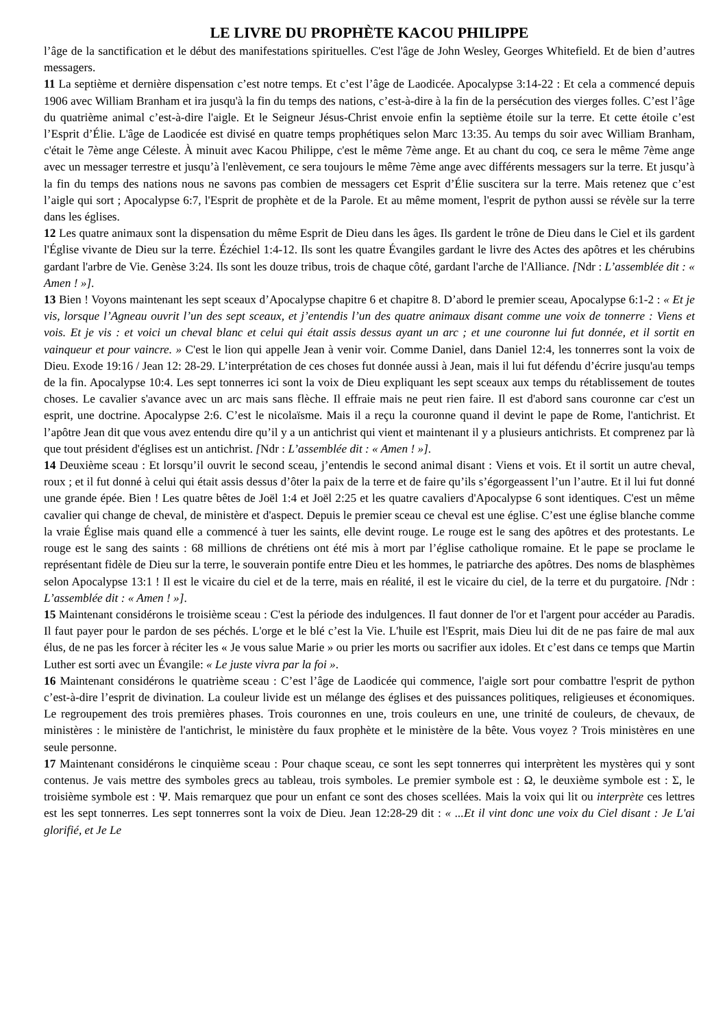LE LIVRE DU PROPHÈTE KACOU PHILIPPE
l’âge de la sanctification et le début des manifestations spirituelles. C'est l'âge de John Wesley, Georges Whitefield. Et de bien d’autres messagers.
11 La septième et dernière dispensation c’est notre temps. Et c’est l’âge de Laodicée. Apocalypse 3:14-22 : Et cela a commencé depuis 1906 avec William Branham et ira jusqu'à la fin du temps des nations, c’est-à-dire à la fin de la persécution des vierges folles. C’est l’âge du quatrième animal c’est-à-dire l'aigle. Et le Seigneur Jésus-Christ envoie enfin la septième étoile sur la terre. Et cette étoile c’est l’Esprit d’Élie. L'âge de Laodicée est divisé en quatre temps prophétiques selon Marc 13:35. Au temps du soir avec William Branham, c'était le 7ème ange Céleste. À minuit avec Kacou Philippe, c'est le même 7ème ange. Et au chant du coq, ce sera le même 7ème ange avec un messager terrestre et jusqu’à l'enlèvement, ce sera toujours le même 7ème ange avec différents messagers sur la terre. Et jusqu’à la fin du temps des nations nous ne savons pas combien de messagers cet Esprit d’Élie suscitera sur la terre. Mais retenez que c’est l’aigle qui sort ; Apocalypse 6:7, l'Esprit de prophète et de la Parole. Et au même moment, l'esprit de python aussi se révèle sur la terre dans les églises.
12 Les quatre animaux sont la dispensation du même Esprit de Dieu dans les âges. Ils gardent le trône de Dieu dans le Ciel et ils gardent l'Église vivante de Dieu sur la terre. Ézéchiel 1:4-12. Ils sont les quatre Évangiles gardant le livre des Actes des apôtres et les chérubins gardant l'arbre de Vie. Genèse 3:24. Ils sont les douze tribus, trois de chaque côté, gardant l'arche de l'Alliance. [Ndr : L’assemblée dit : « Amen ! »].
13 Bien ! Voyons maintenant les sept sceaux d’Apocalypse chapitre 6 et chapitre 8. D’abord le premier sceau, Apocalypse 6:1-2 : « Et je vis, lorsque l’Agneau ouvrit l’un des sept sceaux, et j’entendis l’un des quatre animaux disant comme une voix de tonnerre : Viens et vois. Et je vis : et voici un cheval blanc et celui qui était assis dessus ayant un arc ; et une couronne lui fut donnée, et il sortit en vainqueur et pour vaincre. » C'est le lion qui appelle Jean à venir voir. Comme Daniel, dans Daniel 12:4, les tonnerres sont la voix de Dieu. Exode 19:16 / Jean 12: 28-29. L’interprétation de ces choses fut donnée aussi à Jean, mais il lui fut défendu d’écrire jusqu'au temps de la fin. Apocalypse 10:4. Les sept tonnerres ici sont la voix de Dieu expliquant les sept sceaux aux temps du rétablissement de toutes choses. Le cavalier s'avance avec un arc mais sans flèche. Il effraie mais ne peut rien faire. Il est d'abord sans couronne car c'est un esprit, une doctrine. Apocalypse 2:6. C’est le nicolaïsme. Mais il a reçu la couronne quand il devint le pape de Rome, l'antichrist. Et l’apôtre Jean dit que vous avez entendu dire qu’il y a un antichrist qui vient et maintenant il y a plusieurs antichrists. Et comprenez par là que tout président d'églises est un antichrist. [Ndr : L’assemblée dit : « Amen ! »].
14 Deuxième sceau : Et lorsqu’il ouvrit le second sceau, j’entendis le second animal disant : Viens et vois. Et il sortit un autre cheval, roux ; et il fut donné à celui qui était assis dessus d’ôter la paix de la terre et de faire qu’ils s’égorgeassent l’un l’autre. Et il lui fut donné une grande épée. Bien ! Les quatre bêtes de Joël 1:4 et Joël 2:25 et les quatre cavaliers d'Apocalypse 6 sont identiques. C'est un même cavalier qui change de cheval, de ministère et d'aspect. Depuis le premier sceau ce cheval est une église. C’est une église blanche comme la vraie Église mais quand elle a commencé à tuer les saints, elle devint rouge. Le rouge est le sang des apôtres et des protestants. Le rouge est le sang des saints : 68 millions de chrétiens ont été mis à mort par l’église catholique romaine. Et le pape se proclame le représentant fidèle de Dieu sur la terre, le souverain pontife entre Dieu et les hommes, le patriarche des apôtres. Des noms de blasphèmes selon Apocalypse 13:1 ! Il est le vicaire du ciel et de la terre, mais en réalité, il est le vicaire du ciel, de la terre et du purgatoire. [Ndr : L’assemblée dit : « Amen ! »].
15 Maintenant considérons le troisième sceau : C'est la période des indulgences. Il faut donner de l'or et l'argent pour accéder au Paradis. Il faut payer pour le pardon de ses péchés. L'orge et le blé c’est la Vie. L'huile est l'Esprit, mais Dieu lui dit de ne pas faire de mal aux élus, de ne pas les forcer à réciter les « Je vous salue Marie » ou prier les morts ou sacrifier aux idoles. Et c’est dans ce temps que Martin Luther est sorti avec un Évangile: « Le juste vivra par la foi ».
16 Maintenant considérons le quatrième sceau : C’est l’âge de Laodicée qui commence, l'aigle sort pour combattre l'esprit de python c’est-à-dire l’esprit de divination. La couleur livide est un mélange des églises et des puissances politiques, religieuses et économiques. Le regroupement des trois premières phases. Trois couronnes en une, trois couleurs en une, une trinité de couleurs, de chevaux, de ministères : le ministère de l'antichrist, le ministère du faux prophète et le ministère de la bête. Vous voyez ? Trois ministères en une seule personne.
17 Maintenant considérons le cinquième sceau : Pour chaque sceau, ce sont les sept tonnerres qui interprètent les mystères qui y sont contenus. Je vais mettre des symboles grecs au tableau, trois symboles. Le premier symbole est : Ω, le deuxième symbole est : Σ, le troisième symbole est : Ψ. Mais remarquez que pour un enfant ce sont des choses scellées. Mais la voix qui lit ou interprète ces lettres est les sept tonnerres. Les sept tonnerres sont la voix de Dieu. Jean 12:28-29 dit : « ...Et il vint donc une voix du Ciel disant : Je L'ai glorifié, et Je Le